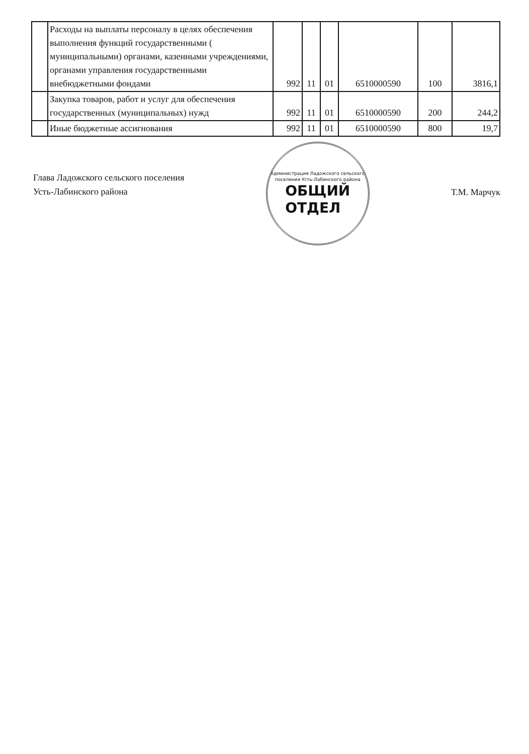| | Расходы на выплаты персоналу в целях обеспечения выполнения функций государственными ( муниципальными) органами, казенными учреждениями, органами управления государственными внебюджетными фондами | 992 | 11 | 01 | 6510000590 | 100 | 3816,1 |
| | Закупка товаров, работ и услуг для обеспечения государственных (муниципальных) нужд | 992 | 11 | 01 | 6510000590 | 200 | 244,2 |
| | Иные бюджетные ассигнования | 992 | 11 | 01 | 6510000590 | 800 | 19,7 |
Глава Ладожского сельского поселения
Усть-Лабинского района
Администрация Ладожского сельского поселения Усть-Лабинского района
ОБЩИЙ
ОТДЕЛ
Т.М. Марчук